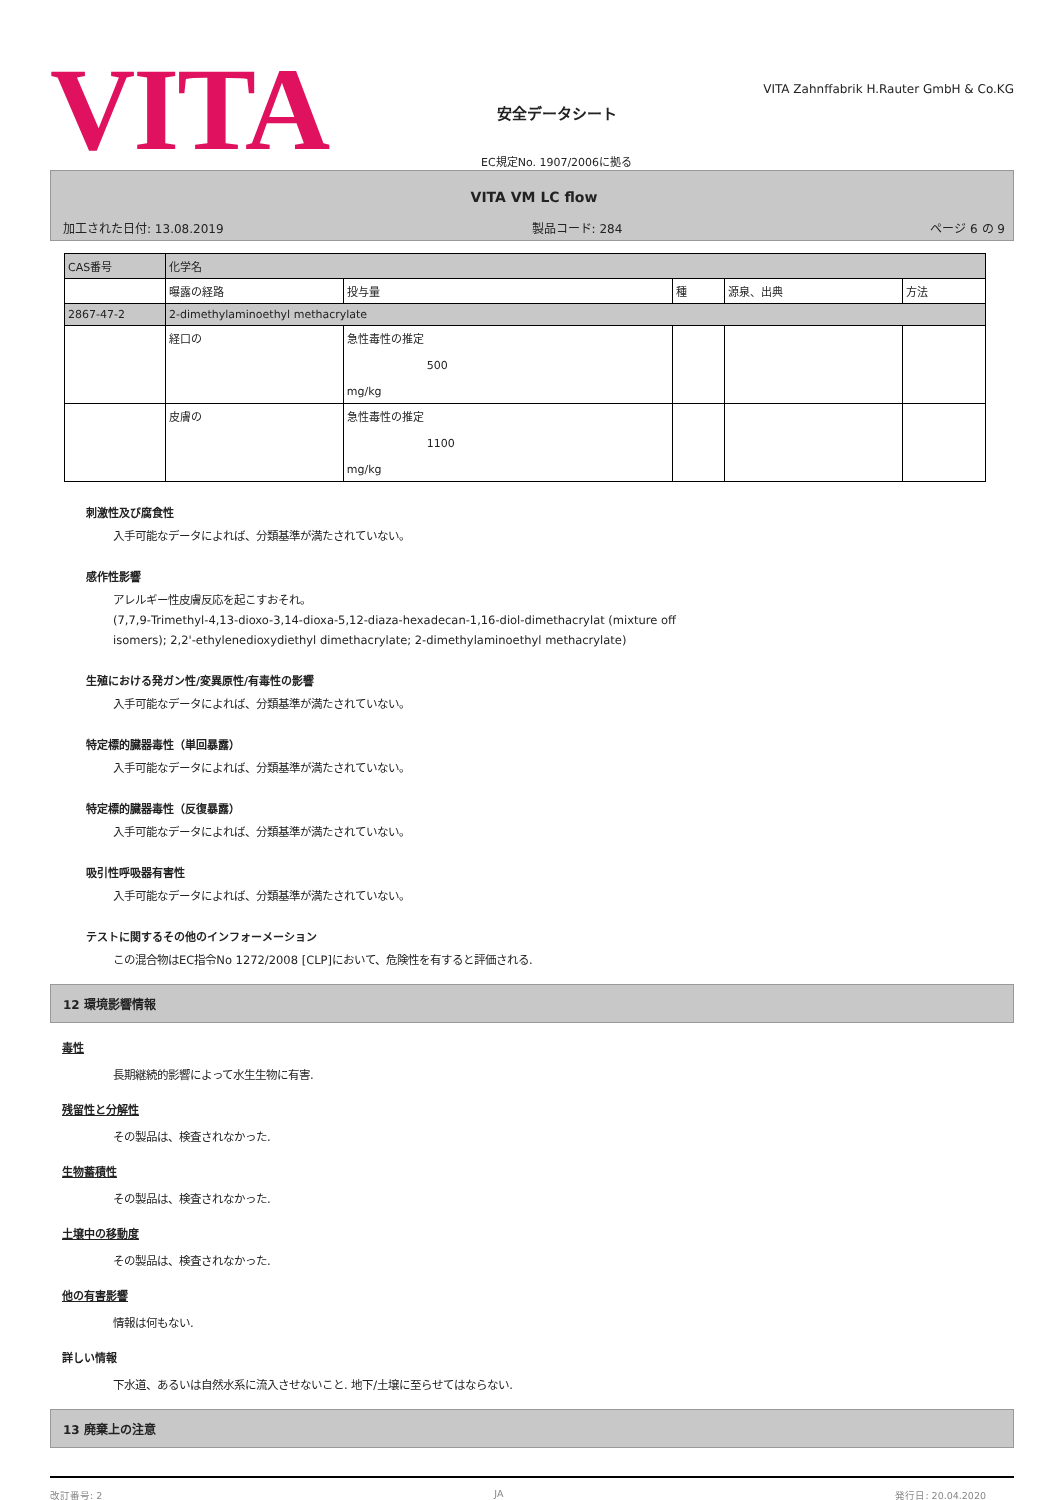VITA
安全データシート
EC規定No. 1907/2006に拠る
VITA Zahnffabrik H.Rauter GmbH & Co.KG
VITA VM LC flow
加工された日付: 13.08.2019 製品コード: 284 ページ 6 の 9
| CAS番号 | 化学名 | | | | |
| | 曝露の経路 | 投与量 | 種 | 源泉、出典 | 方法 |
| 2867-47-2 | 2-dimethylaminoethyl methacrylate | | | | |
| | 経口の | 急性毒性の推定 500 mg/kg | | | |
| | 皮膚の | 急性毒性の推定 1100 mg/kg | | | |
刺激性及び腐食性
入手可能なデータによれば、分類基準が満たされていない。
感作性影響
アレルギー性皮膚反応を起こすおそれ。
(7,7,9-Trimethyl-4,13-dioxo-3,14-dioxa-5,12-diaza-hexadecan-1,16-diol-dimethacrylat (mixture off
isomers); 2,2'-ethylenedioxydiethyl dimethacrylate; 2-dimethylaminoethyl methacrylate)
生殖における発ガン性/変異原性/有毒性の影響
入手可能なデータによれば、分類基準が満たされていない。
特定標的臓器毒性（単回暴露）
入手可能なデータによれば、分類基準が満たされていない。
特定標的臓器毒性（反復暴露）
入手可能なデータによれば、分類基準が満たされていない。
吸引性呼吸器有害性
入手可能なデータによれば、分類基準が満たされていない。
テストに関するその他のインフォーメーション
この混合物はEC指令No 1272/2008 [CLP]において、危険性を有すると評価される.
12 環境影響情報
毒性
長期継続的影響によって水生生物に有害.
残留性と分解性
その製品は、検査されなかった.
生物蓄積性
その製品は、検査されなかった.
土壌中の移動度
その製品は、検査されなかった.
他の有害影響
情報は何もない.
詳しい情報
下水道、あるいは自然水系に流入させないこと. 地下/土壌に至らせてはならない.
13 廃棄上の注意
改訂番号: 2 JA 発行日: 20.04.2020